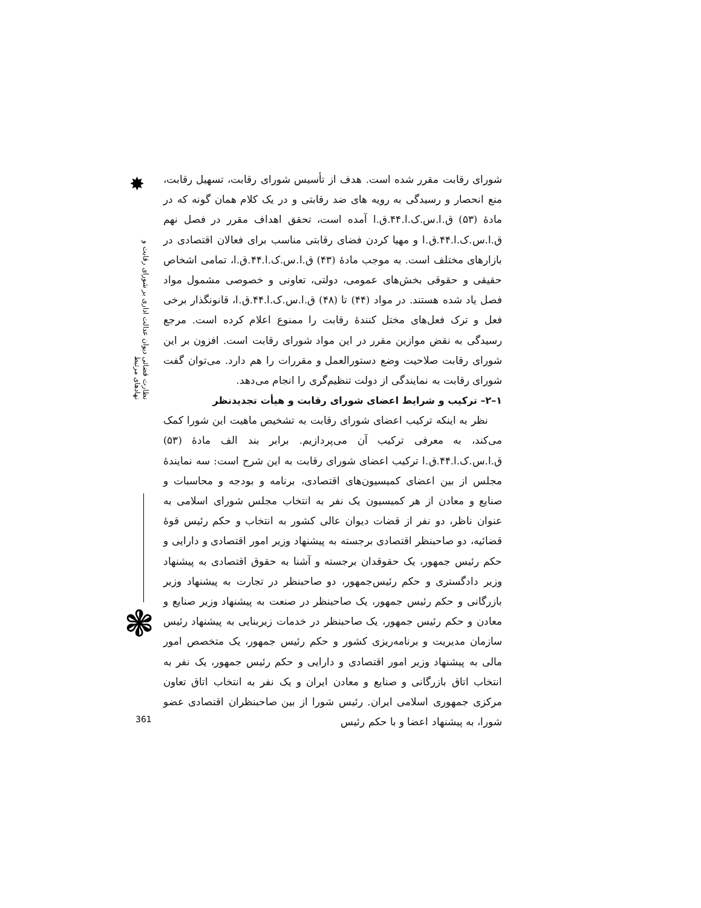✸
نظارت قضائی دیوان عدالت اداری بر شورای رقابت و نهادهای مرتبط
❃
شورای رقابت مقرر شده است. هدف از تأسیس شورای رقابت، تسهیل رقابت، منع انحصار و رسیدگی به رویه های ضد رقابتی و در یک کلام همان گونه که در مادهٔ (۵۳) ق.ا.س.ک.ا.۴۴.ق.ا آمده است، تحقق اهداف مقرر در فصل نهم ق.ا.س.ک.ا.۴۴.ق.ا و مهیا کردن فضای رقابتی مناسب برای فعالان اقتصادی در بازارهای مختلف است. به موجب مادهٔ (۴۳) ق.ا.س.ک.ا.۴۴.ق.ا، تمامی اشخاص حقیقی و حقوقی بخش‌های عمومی، دولتی، تعاونی و خصوصی مشمول مواد فصل یاد شده هستند. در مواد (۴۴) تا (۴۸) ق.ا.س.ک.ا.۴۴.ق.ا، قانونگذار برخی فعل و ترک فعل‌های مختل کنندهٔ رقابت را ممنوع اعلام کرده است. مرجع رسیدگی به نقض موازین مقرر در این مواد شورای رقابت است. افزون بر این شورای رقابت صلاحیت وضع دستورالعمل و مقررات را هم دارد. می‌توان گفت شورای رقابت به نمایندگی از دولت تنظیم‌گری را انجام می‌دهد.
۱–۲– ترکیب و شرایط اعضای شورای رقابت و هیأت تجدیدنظر
نظر به اینکه ترکیب اعضای شورای رقابت به تشخیص ماهیت این شورا کمک می‌کند، به معرفی ترکیب آن می‌پردازیم. برابر بند الف مادهٔ (۵۳) ق.ا.س.ک.ا.۴۴.ق.ا ترکیب اعضای شورای رقابت به این شرح است: سه نمایندهٔ مجلس از بین اعضای کمیسیون‌های اقتصادی، برنامه و بودجه و محاسبات و صنایع و معادن از هر کمیسیون یک نفر به انتخاب مجلس شورای اسلامی به عنوان ناظر، دو نفر از قضات دیوان عالی کشور به انتخاب و حکم رئیس قوهٔ قضائیه، دو صاحبنظر اقتصادی برجسته به پیشنهاد وزیر امور اقتصادی و دارایی و حکم رئیس جمهور، یک حقوقدان برجسته و آشنا به حقوق اقتصادی به پیشنهاد وزیر دادگستری و حکم رئیس‌جمهور، دو صاحبنظر در تجارت به پیشنهاد وزیر بازرگانی و حکم رئیس جمهور، یک صاحبنظر در صنعت به پیشنهاد وزیر صنایع و معادن و حکم رئیس جمهور، یک صاحبنظر در خدمات زیربنایی به پیشنهاد رئیس سازمان مدیریت و برنامه‌ریزی کشور و حکم رئیس جمهور، یک متخصص امور مالی به پیشنهاد وزیر امور اقتصادی و دارایی و حکم رئیس جمهور، یک نفر به انتخاب اتاق بازرگانی و صنایع و معادن ایران و یک نفر به انتخاب اتاق تعاون مرکزی جمهوری اسلامی ایران. رئیس شورا از بین صاحبنظران اقتصادی عضو شورا، به پیشنهاد اعضا و با حکم رئیس
361